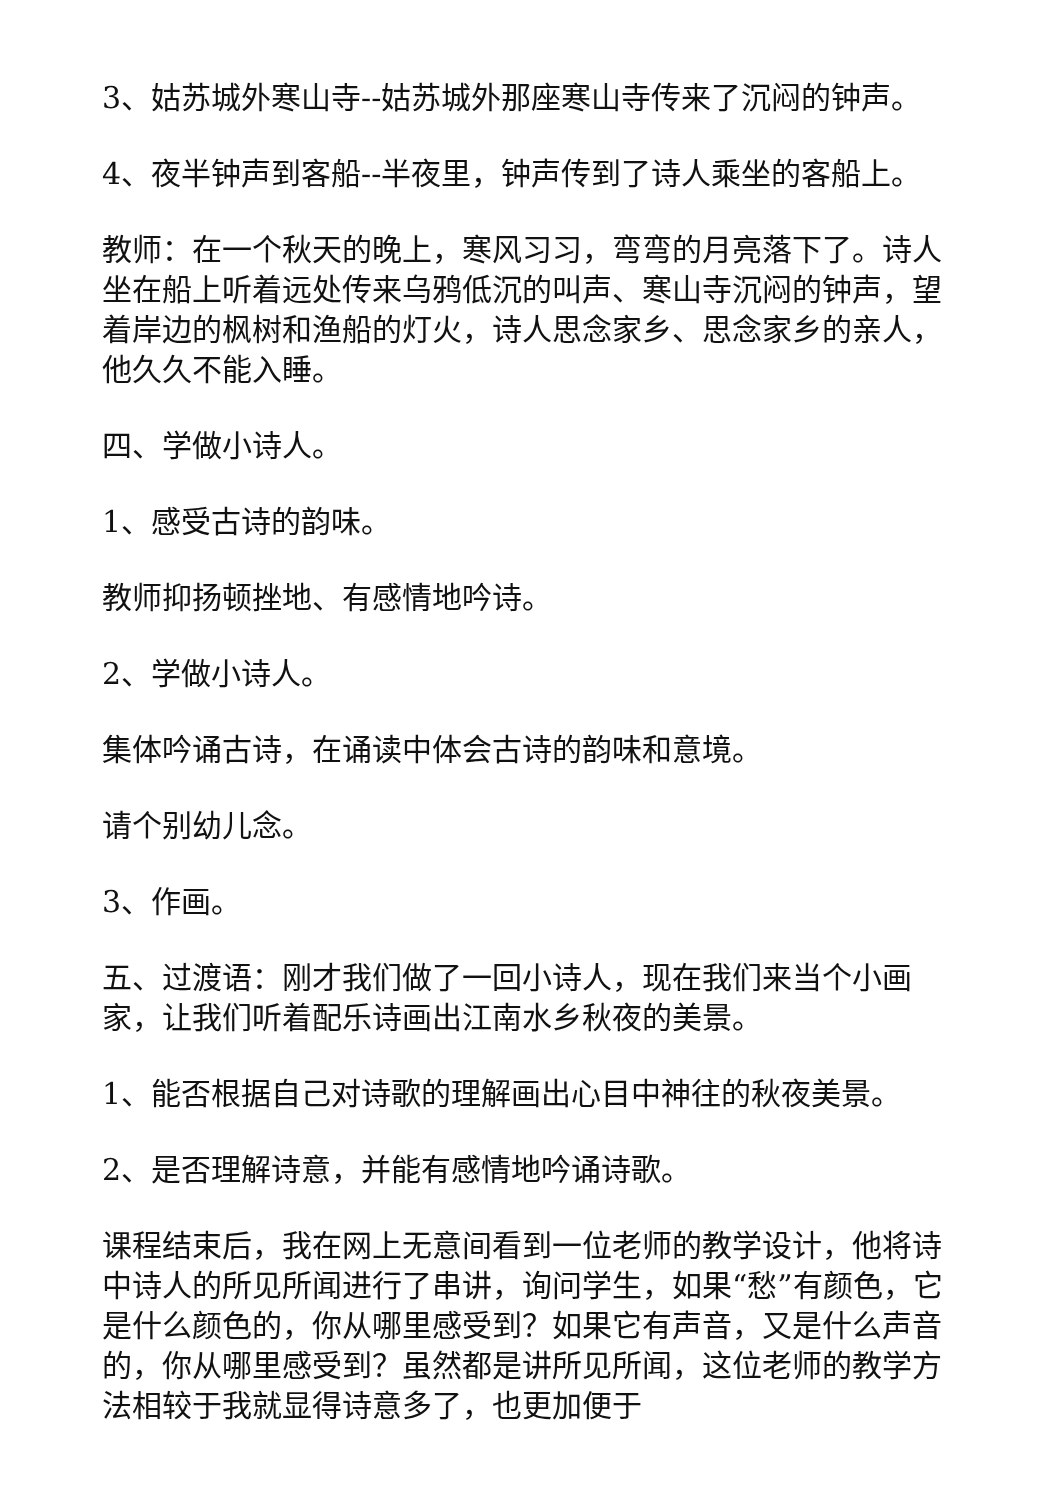3、姑苏城外寒山寺--姑苏城外那座寒山寺传来了沉闷的钟声。
4、夜半钟声到客船--半夜里，钟声传到了诗人乘坐的客船上。
教师：在一个秋天的晚上，寒风习习，弯弯的月亮落下了。诗人坐在船上听着远处传来乌鸦低沉的叫声、寒山寺沉闷的钟声，望着岸边的枫树和渔船的灯火，诗人思念家乡、思念家乡的亲人，他久久不能入睡。
四、学做小诗人。
1、感受古诗的韵味。
教师抑扬顿挫地、有感情地吟诗。
2、学做小诗人。
集体吟诵古诗，在诵读中体会古诗的韵味和意境。
请个别幼儿念。
3、作画。
五、过渡语：刚才我们做了一回小诗人，现在我们来当个小画家，让我们听着配乐诗画出江南水乡秋夜的美景。
1、能否根据自己对诗歌的理解画出心目中神往的秋夜美景。
2、是否理解诗意，并能有感情地吟诵诗歌。
课程结束后，我在网上无意间看到一位老师的教学设计，他将诗中诗人的所见所闻进行了串讲，询问学生，如果“愁”有颜色，它是什么颜色的，你从哪里感受到？如果它有声音，又是什么声音的，你从哪里感受到？虽然都是讲所见所闻，这位老师的教学方法相较于我就显得诗意多了，也更加便于